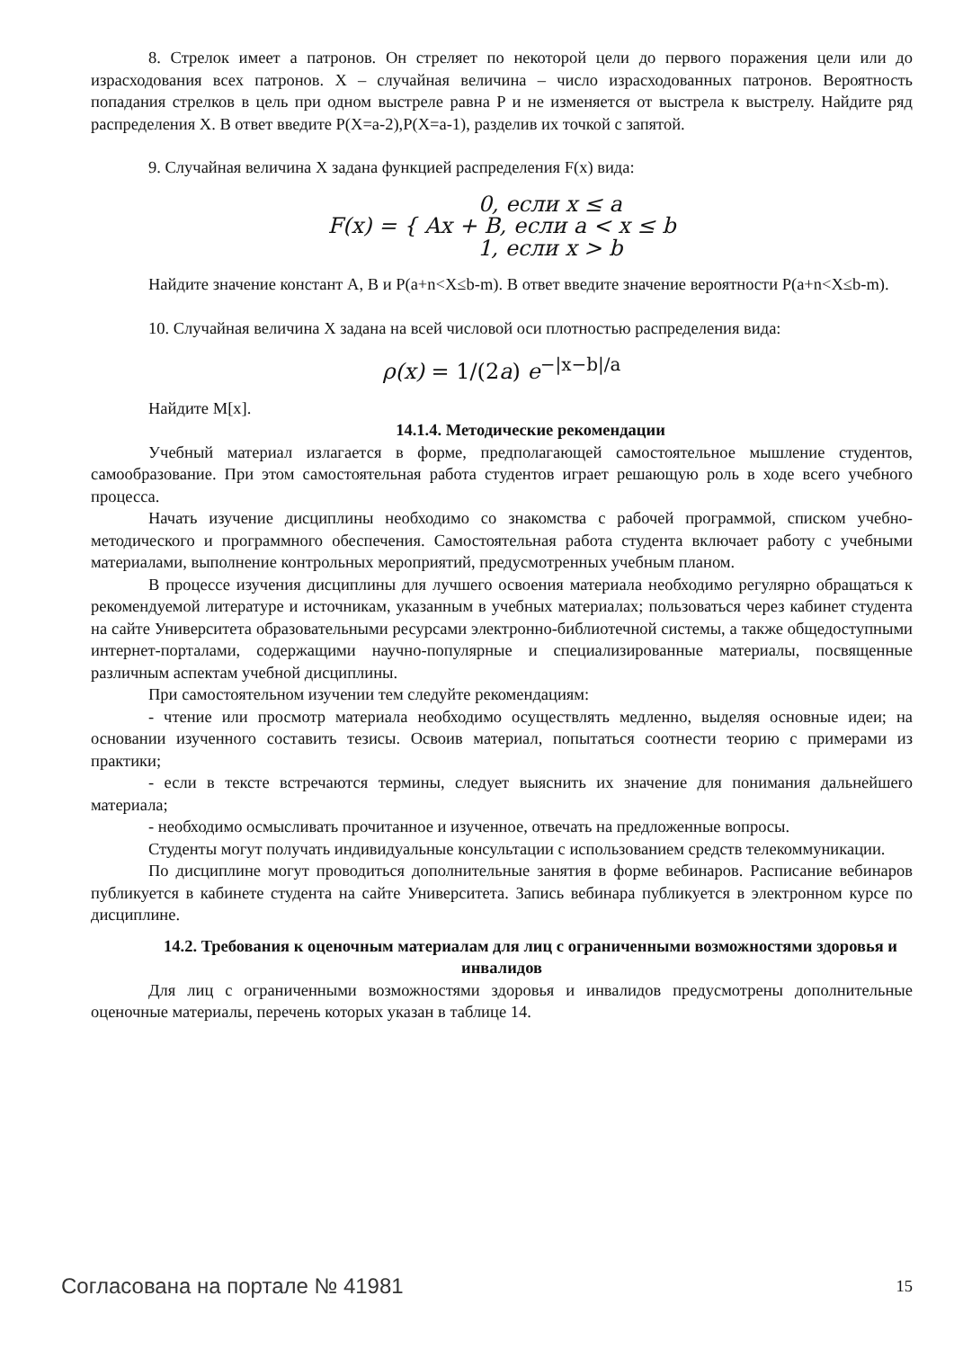8. Стрелок имеет a патронов. Он стреляет по некоторой цели до первого поражения цели или до израсходования всех патронов. X – случайная величина – число израсходованных патронов. Вероятность попадания стрелков в цель при одном выстреле равна P и не изменяется от выстрела к выстрелу. Найдите ряд распределения X. В ответ введите P(X=a-2),P(X=a-1), разделив их точкой с запятой.
9. Случайная величина X задана функцией распределения F(x) вида:
| F(x) = { | 0, если x ≤ a |
| | Ax + B, если a < x ≤ b |
| | 1, если x > b |
Найдите значение констант A, B и P(a+n<X≤b-m). В ответ введите значение вероятности P(a+n<X≤b-m).
10. Случайная величина X задана на всей числовой оси плотностью распределения вида:
ρ(x) = 1/(2a) e<sup>−|x−b|/a</sup>
Найдите M[x].
14.1.4. Методические рекомендации
Учебный материал излагается в форме, предполагающей самостоятельное мышление студентов, самообразование. При этом самостоятельная работа студентов играет решающую роль в ходе всего учебного процесса.
Начать изучение дисциплины необходимо со знакомства с рабочей программой, списком учебно-методического и программного обеспечения. Самостоятельная работа студента включает работу с учебными материалами, выполнение контрольных мероприятий, предусмотренных учебным планом.
В процессе изучения дисциплины для лучшего освоения материала необходимо регулярно обращаться к рекомендуемой литературе и источникам, указанным в учебных материалах; пользоваться через кабинет студента на сайте Университета образовательными ресурсами электронно-библиотечной системы, а также общедоступными интернет-порталами, содержащими научно-популярные и специализированные материалы, посвященные различным аспектам учебной дисциплины.
При самостоятельном изучении тем следуйте рекомендациям:
- чтение или просмотр материала необходимо осуществлять медленно, выделяя основные идеи; на основании изученного составить тезисы. Освоив материал, попытаться соотнести теорию с примерами из практики;
- если в тексте встречаются термины, следует выяснить их значение для понимания дальнейшего материала;
- необходимо осмысливать прочитанное и изученное, отвечать на предложенные вопросы.
Студенты могут получать индивидуальные консультации с использованием средств телекоммуникации.
По дисциплине могут проводиться дополнительные занятия в форме вебинаров. Расписание вебинаров публикуется в кабинете студента на сайте Университета. Запись вебинара публикуется в электронном курсе по дисциплине.
14.2. Требования к оценочным материалам для лиц с ограниченными возможностями здоровья и инвалидов
Для лиц с ограниченными возможностями здоровья и инвалидов предусмотрены дополнительные оценочные материалы, перечень которых указан в таблице 14.
Согласована на портале № 41981 15